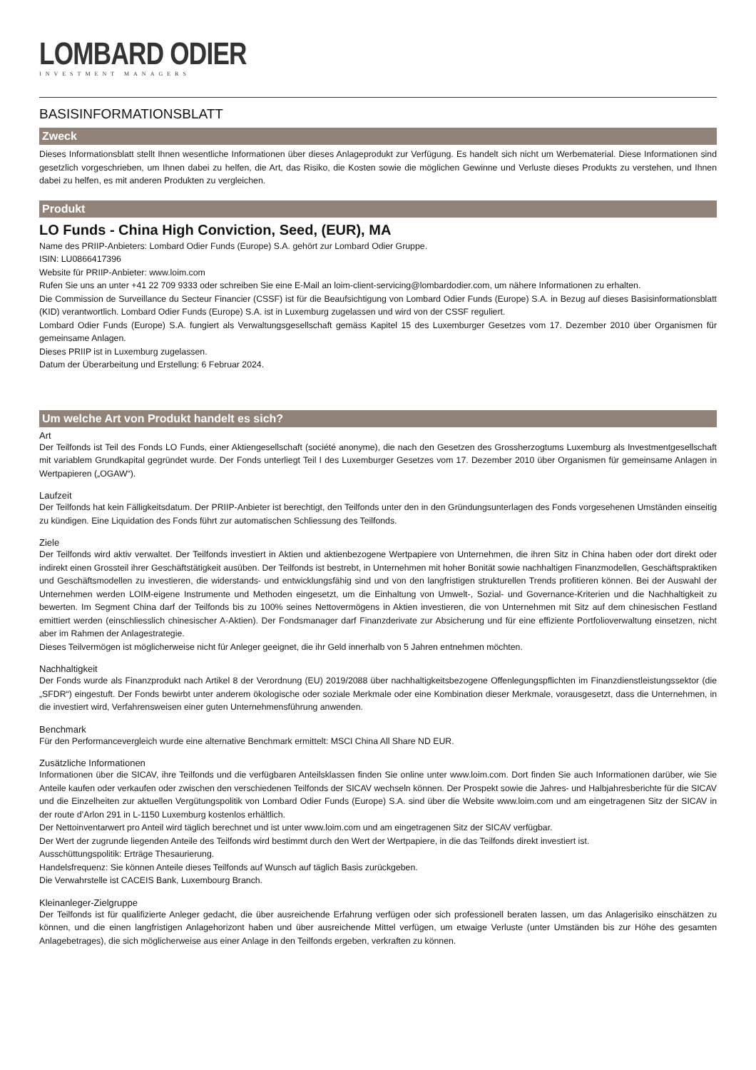LOMBARD ODIER
INVESTMENT MANAGERS
BASISINFORMATIONSBLATT
Zweck
Dieses Informationsblatt stellt Ihnen wesentliche Informationen über dieses Anlageprodukt zur Verfügung. Es handelt sich nicht um Werbematerial. Diese Informationen sind gesetzlich vorgeschrieben, um Ihnen dabei zu helfen, die Art, das Risiko, die Kosten sowie die möglichen Gewinne und Verluste dieses Produkts zu verstehen, und Ihnen dabei zu helfen, es mit anderen Produkten zu vergleichen.
Produkt
LO Funds - China High Conviction, Seed, (EUR), MA
Name des PRIIP-Anbieters: Lombard Odier Funds (Europe) S.A. gehört zur Lombard Odier Gruppe.
ISIN: LU0866417396
Website für PRIIP-Anbieter: www.loim.com
Rufen Sie uns an unter +41 22 709 9333 oder schreiben Sie eine E-Mail an loim-client-servicing@lombardodier.com, um nähere Informationen zu erhalten.
Die Commission de Surveillance du Secteur Financier (CSSF) ist für die Beaufsichtigung von Lombard Odier Funds (Europe) S.A. in Bezug auf dieses Basisinformationsblatt (KID) verantwortlich. Lombard Odier Funds (Europe) S.A. ist in Luxemburg zugelassen und wird von der CSSF reguliert.
Lombard Odier Funds (Europe) S.A. fungiert als Verwaltungsgesellschaft gemäss Kapitel 15 des Luxemburger Gesetzes vom 17. Dezember 2010 über Organismen für gemeinsame Anlagen.
Dieses PRIIP ist in Luxemburg zugelassen.
Datum der Überarbeitung und Erstellung: 6 Februar 2024.
Um welche Art von Produkt handelt es sich?
Art
Der Teilfonds ist Teil des Fonds LO Funds, einer Aktiengesellschaft (société anonyme), die nach den Gesetzen des Grossherzogtums Luxemburg als Investmentgesellschaft mit variablem Grundkapital gegründet wurde. Der Fonds unterliegt Teil I des Luxemburger Gesetzes vom 17. Dezember 2010 über Organismen für gemeinsame Anlagen in Wertpapieren („OGAW“).
Laufzeit
Der Teilfonds hat kein Fälligkeitsdatum. Der PRIIP-Anbieter ist berechtigt, den Teilfonds unter den in den Gründungsunterlagen des Fonds vorgesehenen Umständen einseitig zu kündigen. Eine Liquidation des Fonds führt zur automatischen Schliessung des Teilfonds.
Ziele
Der Teilfonds wird aktiv verwaltet. Der Teilfonds investiert in Aktien und aktienbezogene Wertpapiere von Unternehmen, die ihren Sitz in China haben oder dort direkt oder indirekt einen Grossteil ihrer Geschäftstätigkeit ausüben. Der Teilfonds ist bestrebt, in Unternehmen mit hoher Bonität sowie nachhaltigen Finanzmodellen, Geschäftspraktiken und Geschäftsmodellen zu investieren, die widerstands- und entwicklungsfähig sind und von den langfristigen strukturellen Trends profitieren können. Bei der Auswahl der Unternehmen werden LOIM-eigene Instrumente und Methoden eingesetzt, um die Einhaltung von Umwelt-, Sozial- und Governance-Kriterien und die Nachhaltigkeit zu bewerten. Im Segment China darf der Teilfonds bis zu 100% seines Nettovermögens in Aktien investieren, die von Unternehmen mit Sitz auf dem chinesischen Festland emittiert werden (einschliesslich chinesischer A-Aktien). Der Fondsmanager darf Finanzderivate zur Absicherung und für eine effiziente Portfolioverwaltung einsetzen, nicht aber im Rahmen der Anlagestrategie.
Dieses Teilvermögen ist möglicherweise nicht für Anleger geeignet, die ihr Geld innerhalb von 5 Jahren entnehmen möchten.
Nachhaltigkeit
Der Fonds wurde als Finanzprodukt nach Artikel 8 der Verordnung (EU) 2019/2088 über nachhaltigkeitsbezogene Offenlegungspflichten im Finanzdienstleistungssektor (die „SFDR“) eingestuft. Der Fonds bewirbt unter anderem ökologische oder soziale Merkmale oder eine Kombination dieser Merkmale, vorausgesetzt, dass die Unternehmen, in die investiert wird, Verfahrensweisen einer guten Unternehmensführung anwenden.
Benchmark
Für den Performancevergleich wurde eine alternative Benchmark ermittelt: MSCI China All Share ND EUR.
Zusätzliche Informationen
Informationen über die SICAV, ihre Teilfonds und die verfügbaren Anteilsklassen finden Sie online unter www.loim.com. Dort finden Sie auch Informationen darüber, wie Sie Anteile kaufen oder verkaufen oder zwischen den verschiedenen Teilfonds der SICAV wechseln können. Der Prospekt sowie die Jahres- und Halbjahresberichte für die SICAV und die Einzelheiten zur aktuellen Vergütungspolitik von Lombard Odier Funds (Europe) S.A. sind über die Website www.loim.com und am eingetragenen Sitz der SICAV in der route d’Arlon 291 in L-1150 Luxemburg kostenlos erhältlich.
Der Nettoinventarwert pro Anteil wird täglich berechnet und ist unter www.loim.com und am eingetragenen Sitz der SICAV verfügbar.
Der Wert der zugrunde liegenden Anteile des Teilfonds wird bestimmt durch den Wert der Wertpapiere, in die das Teilfonds direkt investiert ist.
Ausschüttungspolitik: Erträge Thesaurierung.
Handelsfrequenz: Sie können Anteile dieses Teilfonds auf Wunsch auf täglich Basis zurückgeben.
Die Verwahrstelle ist CACEIS Bank, Luxembourg Branch.
Kleinanleger-Zielgruppe
Der Teilfonds ist für qualifizierte Anleger gedacht, die über ausreichende Erfahrung verfügen oder sich professionell beraten lassen, um das Anlagerisiko einschätzen zu können, und die einen langfristigen Anlagehorizont haben und über ausreichende Mittel verfügen, um etwaige Verluste (unter Umständen bis zur Höhe des gesamten Anlagebetrages), die sich möglicherweise aus einer Anlage in den Teilfonds ergeben, verkraften zu können.